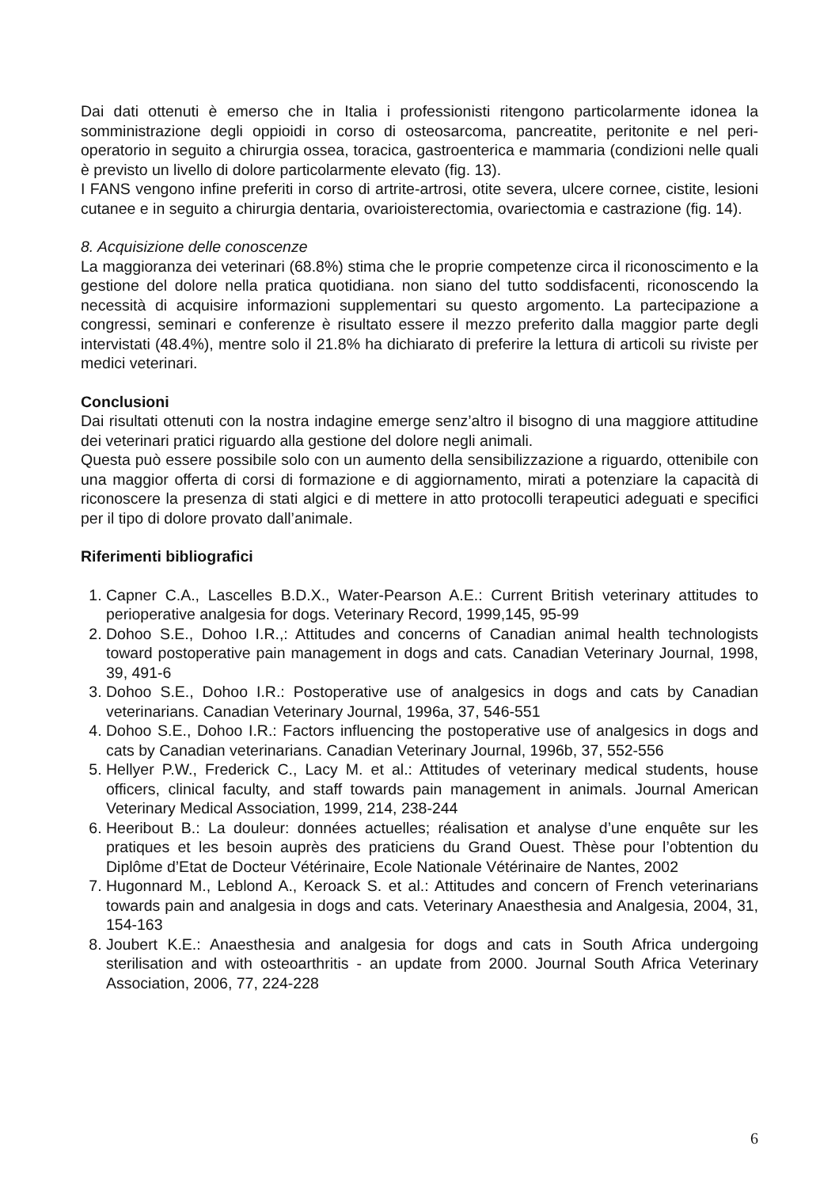Dai dati ottenuti è emerso che in Italia i professionisti ritengono particolarmente idonea la somministrazione degli oppioidi in corso di osteosarcoma, pancreatite, peritonite e nel peri-operatorio in seguito a chirurgia ossea, toracica, gastroenterica e mammaria (condizioni nelle quali è previsto un livello di dolore particolarmente elevato (fig. 13).
I FANS vengono infine preferiti in corso di artrite-artrosi, otite severa, ulcere cornee, cistite, lesioni cutanee e in seguito a chirurgia dentaria, ovarioisterectomia, ovariectomia e castrazione (fig. 14).
8. Acquisizione delle conoscenze
La maggioranza dei veterinari (68.8%) stima che le proprie competenze circa il riconoscimento e la gestione del dolore nella pratica quotidiana. non siano del tutto soddisfacenti, riconoscendo la necessità di acquisire informazioni supplementari su questo argomento. La partecipazione a congressi, seminari e conferenze è risultato essere il mezzo preferito dalla maggior parte degli intervistati (48.4%), mentre solo il 21.8% ha dichiarato di preferire la lettura di articoli su riviste per medici veterinari.
Conclusioni
Dai risultati ottenuti con la nostra indagine emerge senz’altro il bisogno di una maggiore attitudine dei veterinari pratici riguardo alla gestione del dolore negli animali.
Questa può essere possibile solo con un aumento della sensibilizzazione a riguardo, ottenibile con una maggior offerta di corsi di formazione e di aggiornamento, mirati a potenziare la capacità di riconoscere la presenza di stati algici e di mettere in atto protocolli terapeutici adeguati e specifici per il tipo di dolore provato dall’animale.
Riferimenti bibliografici
1. Capner C.A., Lascelles B.D.X., Water-Pearson A.E.: Current British veterinary attitudes to perioperative analgesia for dogs. Veterinary Record, 1999,145, 95-99
2. Dohoo S.E., Dohoo I.R.,: Attitudes and concerns of Canadian animal health technologists toward postoperative pain management in dogs and cats. Canadian Veterinary Journal, 1998, 39, 491-6
3. Dohoo S.E., Dohoo I.R.: Postoperative use of analgesics in dogs and cats by Canadian veterinarians. Canadian Veterinary Journal, 1996a, 37, 546-551
4. Dohoo S.E., Dohoo I.R.: Factors influencing the postoperative use of analgesics in dogs and cats by Canadian veterinarians. Canadian Veterinary Journal, 1996b, 37, 552-556
5. Hellyer P.W., Frederick C., Lacy M. et al.: Attitudes of veterinary medical students, house officers, clinical faculty, and staff towards pain management in animals. Journal American Veterinary Medical Association, 1999, 214, 238-244
6. Heeribout B.: La douleur: données actuelles; réalisation et analyse d’une enquête sur les pratiques et les besoin auprès des praticiens du Grand Ouest. Thèse pour l’obtention du Diplôme d’Etat de Docteur Vétérinaire, Ecole Nationale Vétérinaire de Nantes, 2002
7. Hugonnard M., Leblond A., Keroack S. et al.: Attitudes and concern of French veterinarians towards pain and analgesia in dogs and cats. Veterinary Anaesthesia and Analgesia, 2004, 31, 154-163
8. Joubert K.E.: Anaesthesia and analgesia for dogs and cats in South Africa undergoing sterilisation and with osteoarthritis - an update from 2000. Journal South Africa Veterinary Association, 2006, 77, 224-228
6